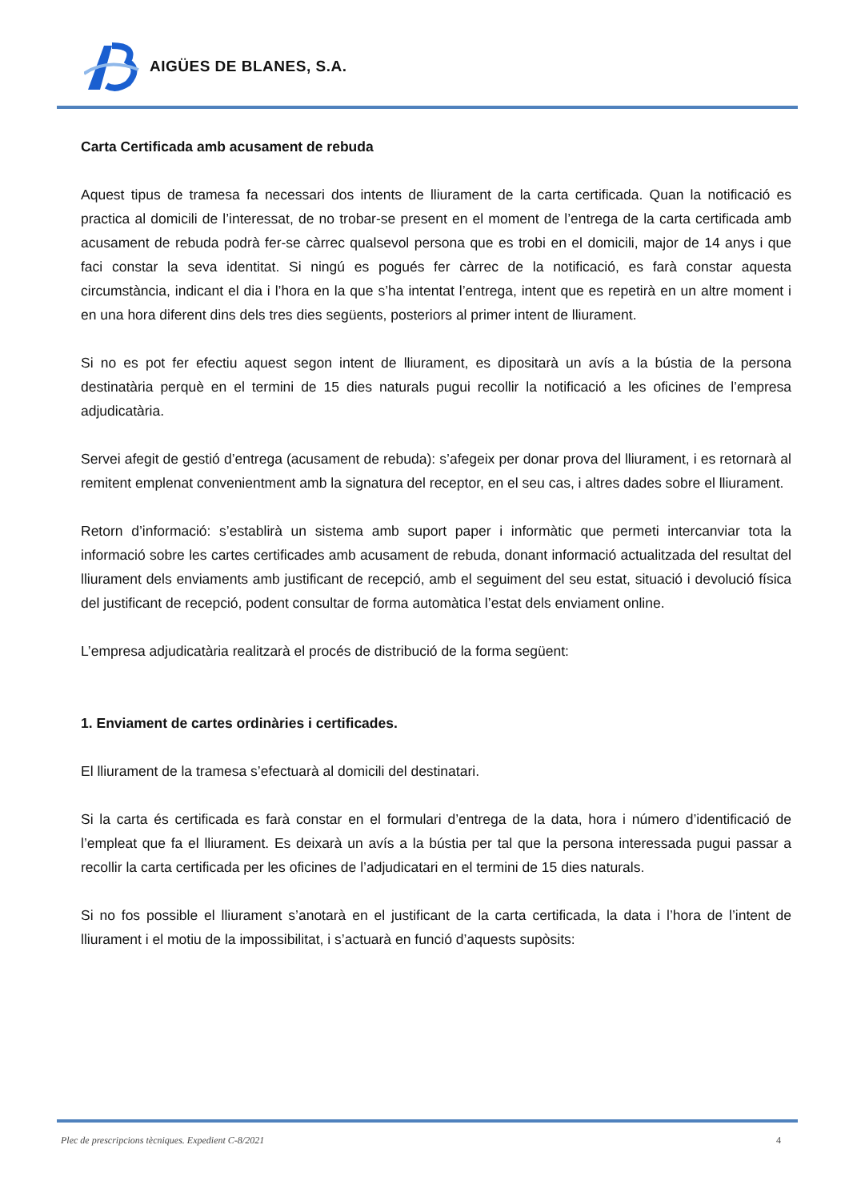AIGÜES DE BLANES, S.A.
Carta Certificada amb acusament de rebuda
Aquest tipus de tramesa fa necessari dos intents de lliurament de la carta certificada. Quan la notificació es practica al domicili de l’interessat, de no trobar-se present en el moment de l’entrega de la carta certificada amb acusament de rebuda podrà fer-se càrrec qualsevol persona que es trobi en el domicili, major de 14 anys i que faci constar la seva identitat. Si ningú es pogués fer càrrec de la notificació, es farà constar aquesta circumstància, indicant el dia i l’hora en la que s’ha intentat l’entrega, intent que es repetirà en un altre moment i en una hora diferent dins dels tres dies següents, posteriors al primer intent de lliurament.
Si no es pot fer efectiu aquest segon intent de lliurament, es dipositarà un avís a la bústia de la persona destinatària perquè en el termini de 15 dies naturals pugui recollir la notificació a les oficines de l’empresa adjudicatària.
Servei afegit de gestió d’entrega (acusament de rebuda): s’afegeix per donar prova del lliurament, i es retornarà al remitent emplenat convenientment amb la signatura del receptor, en el seu cas, i altres dades sobre el lliurament.
Retorn d’informació: s’establirà un sistema amb suport paper i informàtic que permeti intercanviar tota la informació sobre les cartes certificades amb acusament de rebuda, donant informació actualitzada del resultat del lliurament dels enviaments amb justificant de recepció, amb el seguiment del seu estat, situació i devolució física del justificant de recepció, podent consultar de forma automàtica l’estat dels enviament online.
L’empresa adjudicatària realitzarà el procés de distribució de la forma següent:
1. Enviament de cartes ordinàries i certificades.
El lliurament de la tramesa s’efectuarà al domicili del destinatari.
Si la carta és certificada es farà constar en el formulari d’entrega de la data, hora i número d’identificació de l’empleat que fa el lliurament. Es deixarà un avís a la bústia per tal que la persona interessada pugui passar a recollir la carta certificada per les oficines de l’adjudicatari en el termini de 15 dies naturals.
Si no fos possible el lliurament s’anotarà en el justificant de la carta certificada, la data i l’hora de l’intent de lliurament i el motiu de la impossibilitat, i s’actuarà en funció d’aquests supòsits:
Plec de prescripcions tècniques. Expedient C-8/2021 4